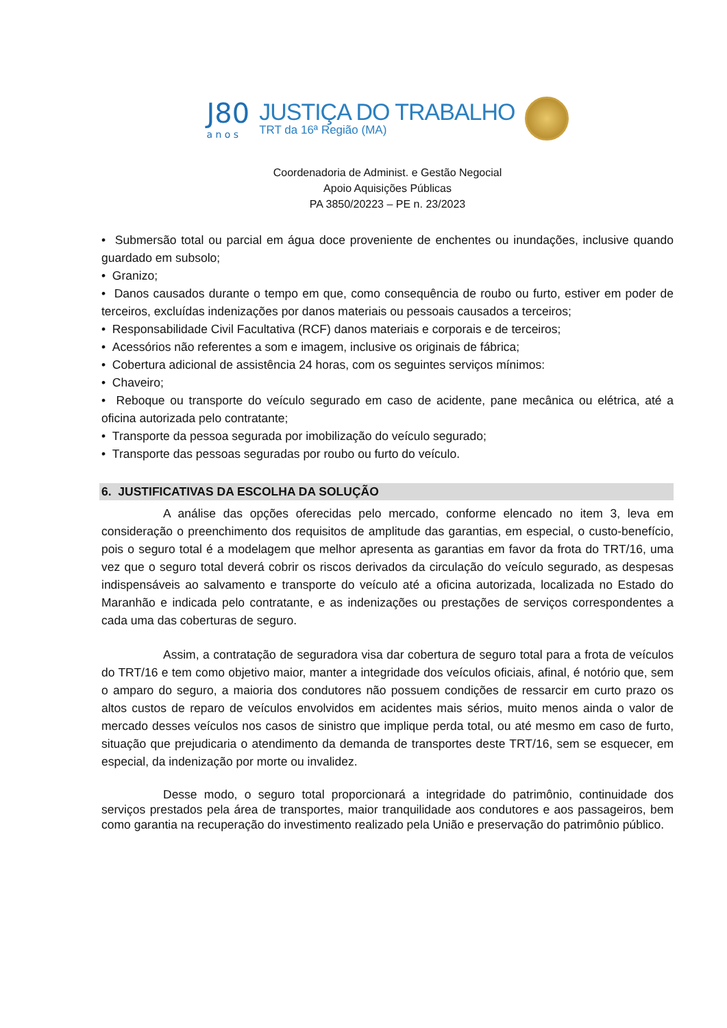J80
a n o s
JUSTIÇA DO TRABALHO
TRT da 16ª Região (MA)
Coordenadoria de Administ. e Gestão Negocial
Apoio Aquisições Públicas
PA 3850/20223 – PE n. 23/2023
• Submersão total ou parcial em água doce proveniente de enchentes ou inundações, inclusive quando guardado em subsolo;
• Granizo;
• Danos causados durante o tempo em que, como consequência de roubo ou furto, estiver em poder de terceiros, excluídas indenizações por danos materiais ou pessoais causados a terceiros;
• Responsabilidade Civil Facultativa (RCF) danos materiais e corporais e de terceiros;
• Acessórios não referentes a som e imagem, inclusive os originais de fábrica;
• Cobertura adicional de assistência 24 horas, com os seguintes serviços mínimos:
• Chaveiro;
• Reboque ou transporte do veículo segurado em caso de acidente, pane mecânica ou elétrica, até a oficina autorizada pelo contratante;
• Transporte da pessoa segurada por imobilização do veículo segurado;
• Transporte das pessoas seguradas por roubo ou furto do veículo.
6. JUSTIFICATIVAS DA ESCOLHA DA SOLUÇÃO
A análise das opções oferecidas pelo mercado, conforme elencado no item 3, leva em consideração o preenchimento dos requisitos de amplitude das garantias, em especial, o custo-benefício, pois o seguro total é a modelagem que melhor apresenta as garantias em favor da frota do TRT/16, uma vez que o seguro total deverá cobrir os riscos derivados da circulação do veículo segurado, as despesas indispensáveis ao salvamento e transporte do veículo até a oficina autorizada, localizada no Estado do Maranhão e indicada pelo contratante, e as indenizações ou prestações de serviços correspondentes a cada uma das coberturas de seguro.
Assim, a contratação de seguradora visa dar cobertura de seguro total para a frota de veículos do TRT/16 e tem como objetivo maior, manter a integridade dos veículos oficiais, afinal, é notório que, sem o amparo do seguro, a maioria dos condutores não possuem condições de ressarcir em curto prazo os altos custos de reparo de veículos envolvidos em acidentes mais sérios, muito menos ainda o valor de mercado desses veículos nos casos de sinistro que implique perda total, ou até mesmo em caso de furto, situação que prejudicaria o atendimento da demanda de transportes deste TRT/16, sem se esquecer, em especial, da indenização por morte ou invalidez.
Desse modo, o seguro total proporcionará a integridade do patrimônio, continuidade dos serviços prestados pela área de transportes, maior tranquilidade aos condutores e aos passageiros, bem como garantia na recuperação do investimento realizado pela União e preservação do patrimônio público.